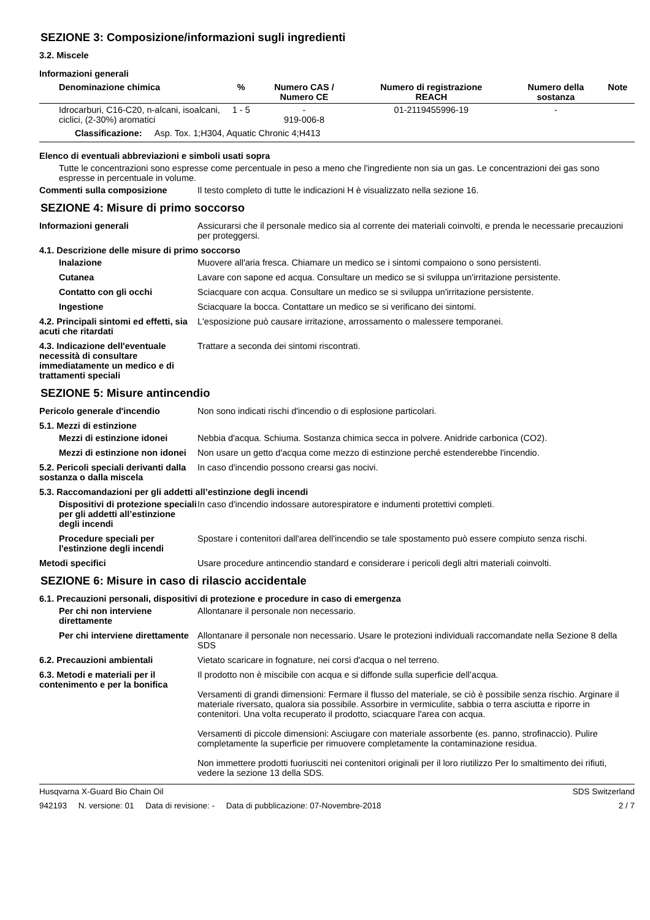SEZIONE 3: Composizione/informazioni sugli ingredienti
3.2. Miscele
Informazioni generali
| Denominazione chimica | % | Numero CAS / Numero CE | Numero di registrazione REACH | Numero della sostanza | Note |
| --- | --- | --- | --- | --- | --- |
| Idrocarburi, C16-C20, n-alcani, isoalcani, ciclici, (2-30%) aromatici | 1 - 5 | - 919-006-8 | 01-2119455996-19 | - | |
| Classificazione: Asp. Tox. 1;H304, Aquatic Chronic 4;H413 | | | | | |
Elenco di eventuali abbreviazioni e simboli usati sopra
Tutte le concentrazioni sono espresse come percentuale in peso a meno che l'ingrediente non sia un gas. Le concentrazioni dei gas sono espresse in percentuale in volume.
Commenti sulla composizione Il testo completo di tutte le indicazioni H è visualizzato nella sezione 16.
SEZIONE 4: Misure di primo soccorso
Informazioni generali Assicurarsi che il personale medico sia al corrente dei materiali coinvolti, e prenda le necessarie precauzioni per proteggersi.
4.1. Descrizione delle misure di primo soccorso
Inalazione Muovere all'aria fresca. Chiamare un medico se i sintomi compaiono o sono persistenti.
Cutanea Lavare con sapone ed acqua. Consultare un medico se si sviluppa un'irritazione persistente.
Contatto con gli occhi Sciacquare con acqua. Consultare un medico se si sviluppa un'irritazione persistente.
Ingestione Sciacquare la bocca. Contattare un medico se si verificano dei sintomi.
4.2. Principali sintomi ed effetti, sia acuti che ritardati
L'esposizione può causare irritazione, arrossamento o malessere temporanei.
4.3. Indicazione dell'eventuale necessità di consultare immediatamente un medico e di trattamenti speciali
Trattare a seconda dei sintomi riscontrati.
SEZIONE 5: Misure antincendio
Pericolo generale d'incendio Non sono indicati rischi d'incendio o di esplosione particolari.
5.1. Mezzi di estinzione
Mezzi di estinzione idonei
Nebbia d'acqua. Schiuma. Sostanza chimica secca in polvere. Anidride carbonica (CO2).
Mezzi di estinzione non idonei
Non usare un getto d'acqua come mezzo di estinzione perché estenderebbe l'incendio.
5.2. Pericoli speciali derivanti dalla sostanza o dalla miscela
In caso d'incendio possono crearsi gas nocivi.
5.3. Raccomandazioni per gli addetti all’estinzione degli incendi
Dispositivi di protezione speciali per gli addetti all’estinzione degli incendi
In caso d'incendio indossare autorespiratore e indumenti protettivi completi.
Procedure speciali per l'estinzione degli incendi
Spostare i contenitori dall'area dell'incendio se tale spostamento può essere compiuto senza rischi.
Metodi specifici Usare procedure antincendio standard e considerare i pericoli degli altri materiali coinvolti.
SEZIONE 6: Misure in caso di rilascio accidentale
6.1. Precauzioni personali, dispositivi di protezione e procedure in caso di emergenza
Per chi non interviene direttamente
Allontanare il personale non necessario.
Per chi interviene direttamente
Allontanare il personale non necessario. Usare le protezioni individuali raccomandate nella Sezione 8 della SDS
6.2. Precauzioni ambientali Vietato scaricare in fognature, nei corsi d'acqua o nel terreno.
6.3. Metodi e materiali per il contenimento e per la bonifica
Il prodotto non è miscibile con acqua e si diffonde sulla superficie dell’acqua.
Versamenti di grandi dimensioni: Fermare il flusso del materiale, se ciò è possibile senza rischio. Arginare il materiale riversato, qualora sia possibile. Assorbire in vermiculite, sabbia o terra asciutta e riporre in contenitori. Una volta recuperato il prodotto, sciacquare l'area con acqua.
Versamenti di piccole dimensioni: Asciugare con materiale assorbente (es. panno, strofinaccio). Pulire completamente la superficie per rimuovere completamente la contaminazione residua.
Non immettere prodotti fuoriusciti nei contenitori originali per il loro riutilizzo Per lo smaltimento dei rifiuti, vedere la sezione 13 della SDS.
Husqvarna X-Guard Bio Chain Oil SDS Switzerland
942193 N. versione: 01 Data di revisione: - Data di pubblicazione: 07-Novembre-2018 2 / 7